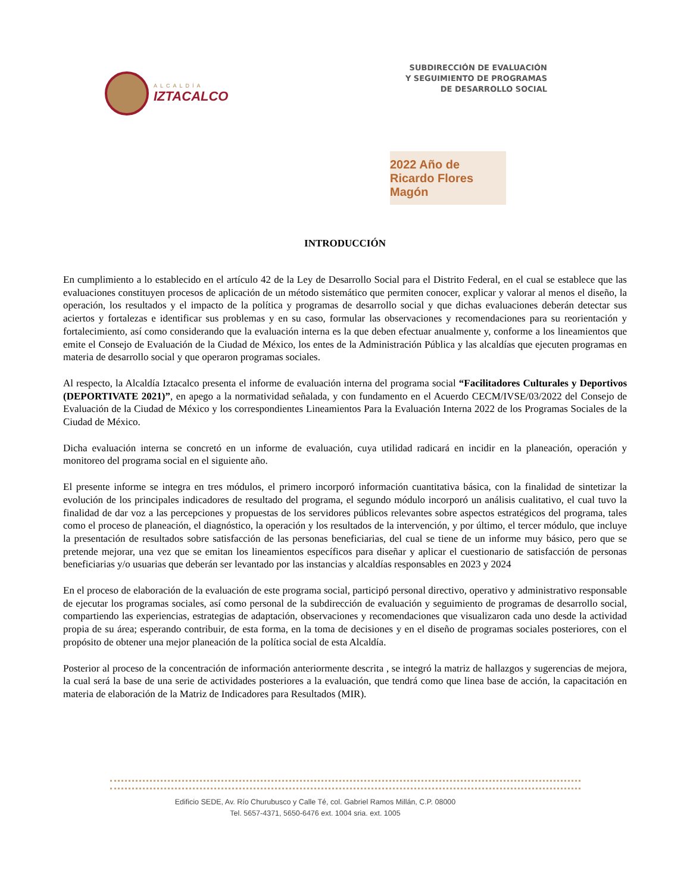ALCALDÍA
IZTACALCO
SUBDIRECCIÓN DE EVALUACIÓN
Y SEGUIMIENTO DE PROGRAMAS
DE DESARROLLO SOCIAL
2022 Año de Ricardo Flores Magón
INTRODUCCIÓN
En cumplimiento a lo establecido en el artículo 42 de la Ley de Desarrollo Social para el Distrito Federal, en el cual se establece que las evaluaciones constituyen procesos de aplicación de un método sistemático que permiten conocer, explicar y valorar al menos el diseño, la operación, los resultados y el impacto de la política y programas de desarrollo social y que dichas evaluaciones deberán detectar sus aciertos y fortalezas e identificar sus problemas y en su caso, formular las observaciones y recomendaciones para su reorientación y fortalecimiento, así como considerando que la evaluación interna es la que deben efectuar anualmente y, conforme a los lineamientos que emite el Consejo de Evaluación de la Ciudad de México, los entes de la Administración Pública y las alcaldías que ejecuten programas en materia de desarrollo social y que operaron programas sociales.
Al respecto, la Alcaldía Iztacalco presenta el informe de evaluación interna del programa social “Facilitadores Culturales y Deportivos (DEPORTIVATE 2021)”, en apego a la normatividad señalada, y con fundamento en el Acuerdo CECM/IVSE/03/2022 del Consejo de Evaluación de la Ciudad de México y los correspondientes Lineamientos Para la Evaluación Interna 2022 de los Programas Sociales de la Ciudad de México.
Dicha evaluación interna se concretó en un informe de evaluación, cuya utilidad radicará en incidir en la planeación, operación y monitoreo del programa social en el siguiente año.
El presente informe se integra en tres módulos, el primero incorporó información cuantitativa básica, con la finalidad de sintetizar la evolución de los principales indicadores de resultado del programa, el segundo módulo incorporó un análisis cualitativo, el cual tuvo la finalidad de dar voz a las percepciones y propuestas de los servidores públicos relevantes sobre aspectos estratégicos del programa, tales como el proceso de planeación, el diagnóstico, la operación y los resultados de la intervención, y por último, el tercer módulo, que incluye la presentación de resultados sobre satisfacción de las personas beneficiarias, del cual se tiene de un informe muy básico, pero que se pretende mejorar, una vez que se emitan los lineamientos específicos para diseñar y aplicar el cuestionario de satisfacción de personas beneficiarias y/o usuarias que deberán ser levantado por las instancias y alcaldías responsables en 2023 y 2024
En el proceso de elaboración de la evaluación de este programa social, participó personal directivo, operativo y administrativo responsable de ejecutar los programas sociales, así como personal de la subdirección de evaluación y seguimiento de programas de desarrollo social, compartiendo las experiencias, estrategias de adaptación, observaciones y recomendaciones que visualizaron cada uno desde la actividad propia de su área; esperando contribuir, de esta forma, en la toma de decisiones y en el diseño de programas sociales posteriores, con el propósito de obtener una mejor planeación de la política social de esta Alcaldía.
Posterior al proceso de la concentración de información anteriormente descrita , se integró la matriz de hallazgos y sugerencias de mejora, la cual será la base de una serie de actividades posteriores a la evaluación, que tendrá como que linea base de acción, la capacitación en materia de elaboración de la Matriz de Indicadores para Resultados (MIR).
Edificio SEDE, Av. Río Churubusco y Calle Té, col. Gabriel Ramos Millán, C.P. 08000
Tel. 5657-4371, 5650-6476 ext. 1004 sria. ext. 1005